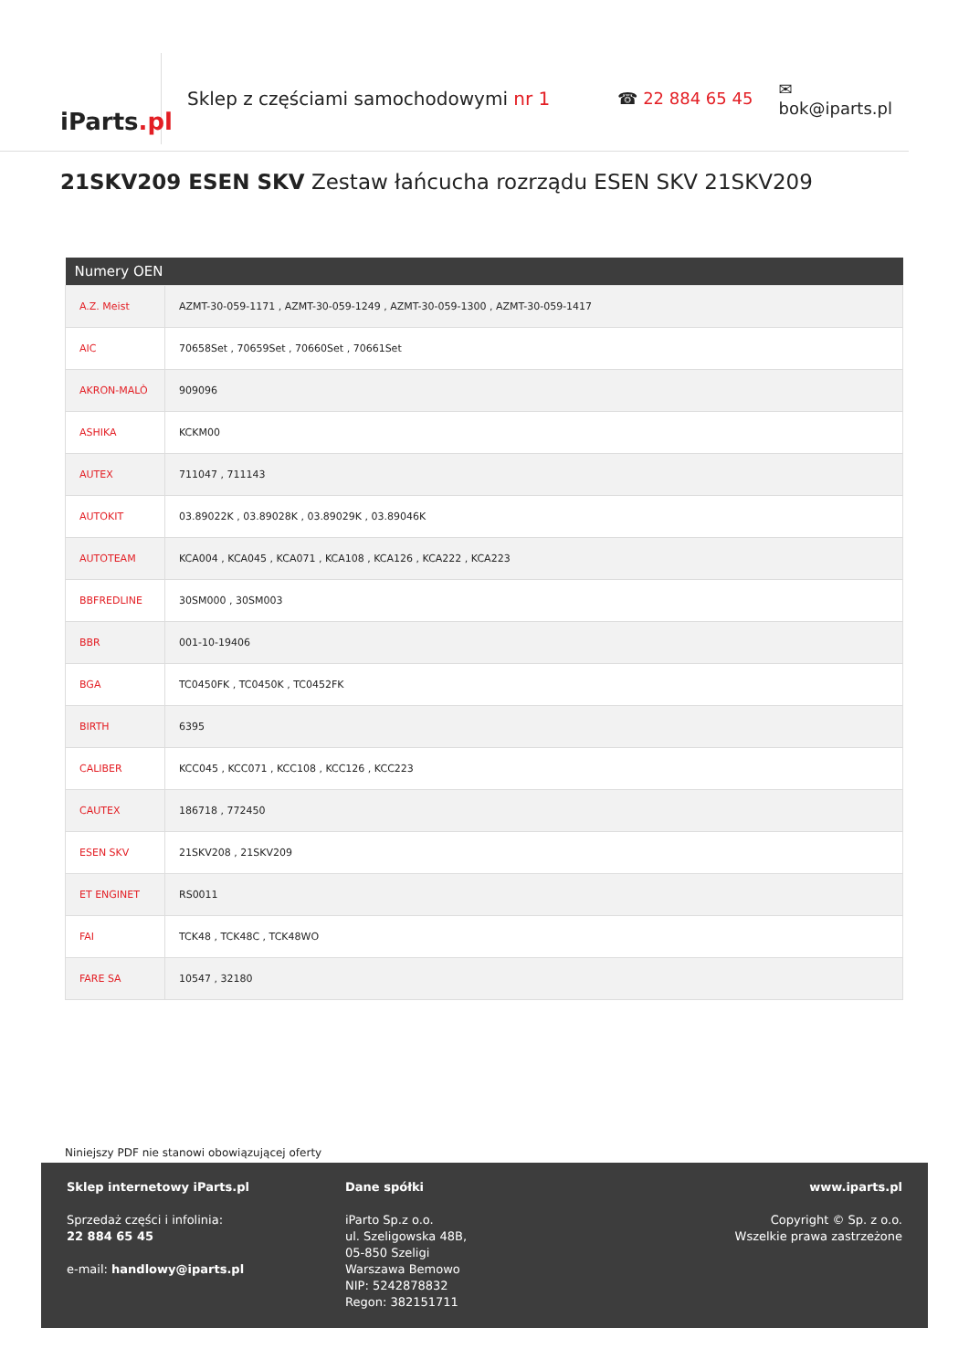iParts.pl
Sklep z częściami samochodowymi nr 1 ☎ 22 884 65 45 ✉ bok@iparts.pl
21SKV209 ESEN SKV Zestaw łańcucha rozrządu ESEN SKV 21SKV209
| Numery OEN | |
| --- | --- |
| A.Z. Meist | AZMT-30-059-1171 , AZMT-30-059-1249 , AZMT-30-059-1300 , AZMT-30-059-1417 |
| AIC | 70658Set , 70659Set , 70660Set , 70661Set |
| AKRON-MALÒ | 909096 |
| ASHIKA | KCKM00 |
| AUTEX | 711047 , 711143 |
| AUTOKIT | 03.89022K , 03.89028K , 03.89029K , 03.89046K |
| AUTOTEAM | KCA004 , KCA045 , KCA071 , KCA108 , KCA126 , KCA222 , KCA223 |
| BBFREDLINE | 30SM000 , 30SM003 |
| BBR | 001-10-19406 |
| BGA | TC0450FK , TC0450K , TC0452FK |
| BIRTH | 6395 |
| CALIBER | KCC045 , KCC071 , KCC108 , KCC126 , KCC223 |
| CAUTEX | 186718 , 772450 |
| ESEN SKV | 21SKV208 , 21SKV209 |
| ET ENGINET | RS0011 |
| FAI | TCK48 , TCK48C , TCK48WO |
| FARE SA | 10547 , 32180 |
Niniejszy PDF nie stanowi obowiązującej oferty
Sklep internetowy iParts.pl
Sprzedaż części i infolinia:
22 884 65 45
e-mail: handlowy@iparts.pl
Dane spółki
iParto Sp.z o.o.
ul. Szeligowska 48B,
05-850 Szeligi
Warszawa Bemowo
NIP: 5242878832
Regon: 382151711
www.iparts.pl
Copyright © Sp. z o.o.
Wszelkie prawa zastrzeżone